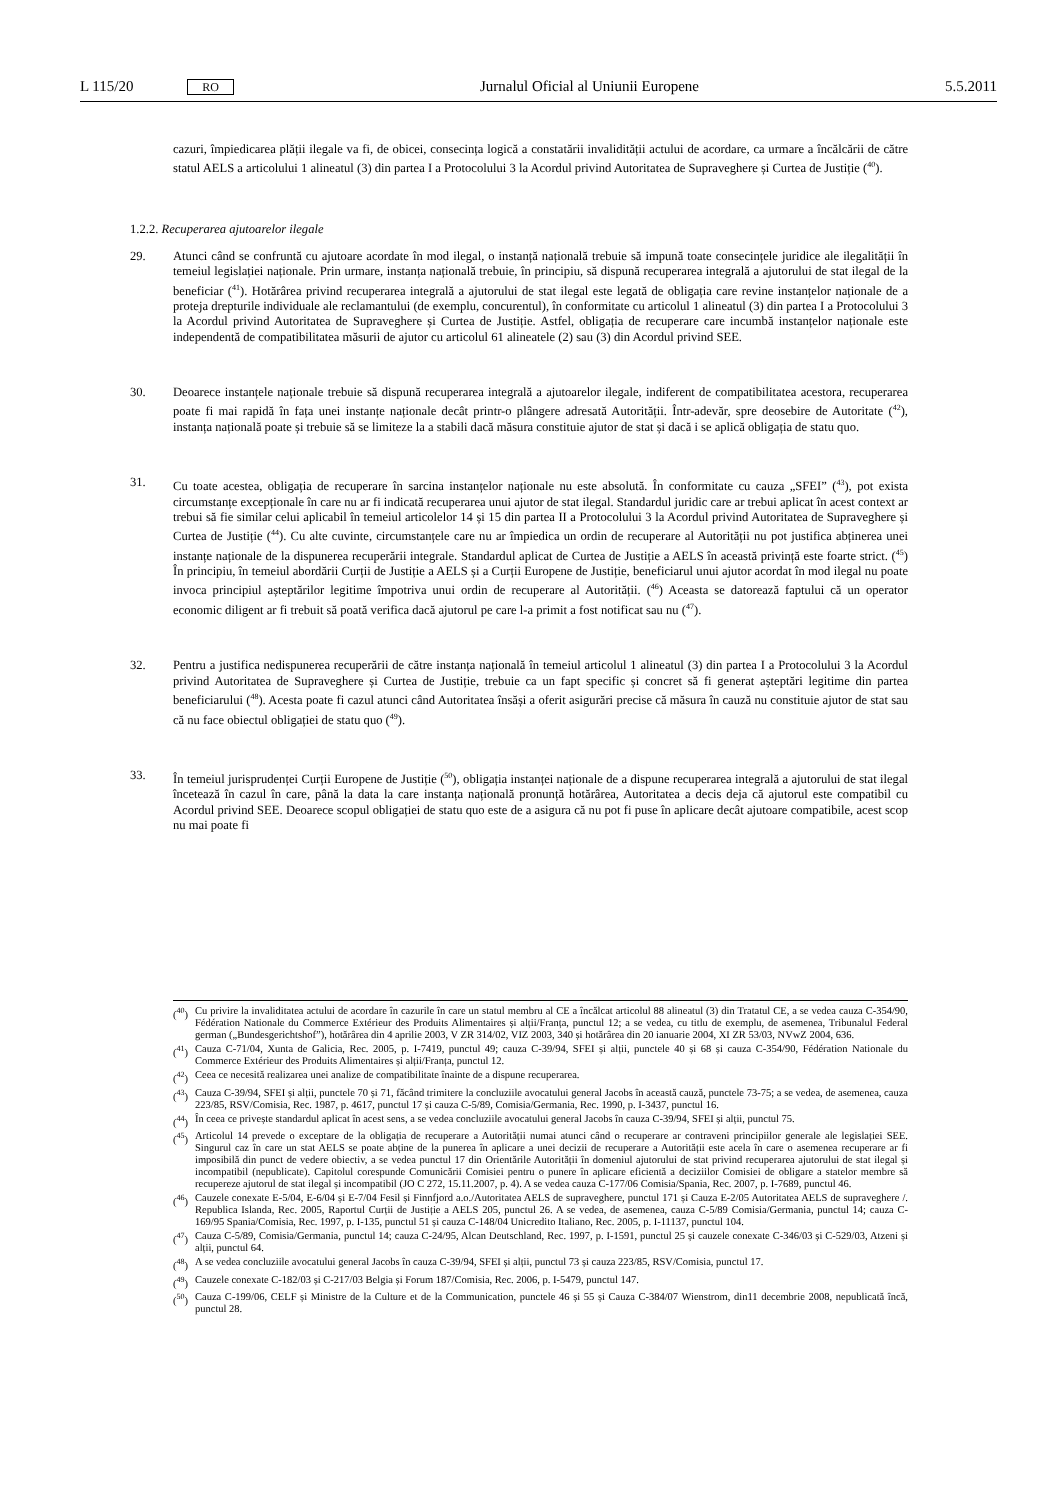L 115/20 RO Jurnalul Oficial al Uniunii Europene 5.5.2011
cazuri, împiedicarea plății ilegale va fi, de obicei, consecința logică a constatării invalidității actului de acordare, ca urmare a încălcării de către statul AELS a articolului 1 alineatul (3) din partea I a Protocolului 3 la Acordul privind Autoritatea de Supraveghere și Curtea de Justiție (<sup>40</sup>).
1.2.2. Recuperarea ajutoarelor ilegale
29. Atunci când se confruntă cu ajutoare acordate în mod ilegal, o instanță națională trebuie să impună toate consecințele juridice ale ilegalității în temeiul legislației naționale. Prin urmare, instanța națională trebuie, în principiu, să dispună recuperarea integrală a ajutorului de stat ilegal de la beneficiar (<sup>41</sup>). Hotărârea privind recuperarea integrală a ajutorului de stat ilegal este legată de obligația care revine instanțelor naționale de a proteja drepturile individuale ale reclamantului (de exemplu, concurentul), în conformitate cu articolul 1 alineatul (3) din partea I a Protocolului 3 la Acordul privind Autoritatea de Supraveghere și Curtea de Justiție. Astfel, obligația de recuperare care incumbă instanțelor naționale este independentă de compatibilitatea măsurii de ajutor cu articolul 61 alineatele (2) sau (3) din Acordul privind SEE.
30. Deoarece instanțele naționale trebuie să dispună recuperarea integrală a ajutoarelor ilegale, indiferent de compatibilitatea acestora, recuperarea poate fi mai rapidă în fața unei instanțe naționale decât printr-o plângere adresată Autorității. Într-adevăr, spre deosebire de Autoritate (<sup>42</sup>), instanța națională poate și trebuie să se limiteze la a stabili dacă măsura constituie ajutor de stat și dacă i se aplică obligația de statu quo.
31. Cu toate acestea, obligația de recuperare în sarcina instanțelor naționale nu este absolută. În conformitate cu cauza „SFEI” (<sup>43</sup>), pot exista circumstanțe excepționale în care nu ar fi indicată recuperarea unui ajutor de stat ilegal. Standardul juridic care ar trebui aplicat în acest context ar trebui să fie similar celui aplicabil în temeiul articolelor 14 și 15 din partea II a Protocolului 3 la Acordul privind Autoritatea de Supraveghere și Curtea de Justiție (<sup>44</sup>). Cu alte cuvinte, circumstanțele care nu ar împiedica un ordin de recuperare al Autorității nu pot justifica abținerea unei instanțe naționale de la dispunerea recuperării integrale. Standardul aplicat de Curtea de Justiție a AELS în această privință este foarte strict. (<sup>45</sup>) În principiu, în temeiul abordării Curții de Justiție a AELS și a Curții Europene de Justiție, beneficiarul unui ajutor acordat în mod ilegal nu poate invoca principiul așteptărilor legitime împotriva unui ordin de recuperare al Autorității. (<sup>46</sup>) Aceasta se datorează faptului că un operator economic diligent ar fi trebuit să poată verifica dacă ajutorul pe care l-a primit a fost notificat sau nu (<sup>47</sup>).
32. Pentru a justifica nedispunerea recuperării de către instanța națională în temeiul articolul 1 alineatul (3) din partea I a Protocolului 3 la Acordul privind Autoritatea de Supraveghere și Curtea de Justiție, trebuie ca un fapt specific și concret să fi generat așteptări legitime din partea beneficiarului (<sup>48</sup>). Acesta poate fi cazul atunci când Autoritatea însăși a oferit asigurări precise că măsura în cauză nu constituie ajutor de stat sau că nu face obiectul obligației de statu quo (<sup>49</sup>).
33. În temeiul jurisprudenței Curții Europene de Justiție (<sup>50</sup>), obligația instanței naționale de a dispune recuperarea integrală a ajutorului de stat ilegal încetează în cazul în care, până la data la care instanța națională pronunță hotărârea, Autoritatea a decis deja că ajutorul este compatibil cu Acordul privind SEE. Deoarece scopul obligației de statu quo este de a asigura că nu pot fi puse în aplicare decât ajutoare compatibile, acest scop nu mai poate fi
(<sup>40</sup>) Cu privire la invaliditatea actului de acordare în cazurile în care un statul membru al CE a încălcat articolul 88 alineatul (3) din Tratatul CE, a se vedea cauza C-354/90, Fédération Nationale du Commerce Extérieur des Produits Alimentaires și alții/Franța, punctul 12; a se vedea, cu titlu de exemplu, de asemenea, Tribunalul Federal german („Bundesgerichtshof”), hotărârea din 4 aprilie 2003, V ZR 314/02, VIZ 2003, 340 și hotărârea din 20 ianuarie 2004, XI ZR 53/03, NVwZ 2004, 636.
(<sup>41</sup>) Cauza C-71/04, Xunta de Galicia, Rec. 2005, p. I-7419, punctul 49; cauza C-39/94, SFEI și alții, punctele 40 și 68 și cauza C-354/90, Fédération Nationale du Commerce Extérieur des Produits Alimentaires și alții/Franța, punctul 12.
(<sup>42</sup>) Ceea ce necesită realizarea unei analize de compatibilitate înainte de a dispune recuperarea.
(<sup>43</sup>) Cauza C-39/94, SFEI și alții, punctele 70 și 71, făcând trimitere la concluziile avocatului general Jacobs în această cauză, punctele 73-75; a se vedea, de asemenea, cauza 223/85, RSV/Comisia, Rec. 1987, p. 4617, punctul 17 și cauza C-5/89, Comisia/Germania, Rec. 1990, p. I-3437, punctul 16.
(<sup>44</sup>) În ceea ce privește standardul aplicat în acest sens, a se vedea concluziile avocatului general Jacobs în cauza C-39/94, SFEI și alții, punctul 75.
(<sup>45</sup>) Articolul 14 prevede o exceptare de la obligația de recuperare a Autorității numai atunci când o recuperare ar contraveni principiilor generale ale legislației SEE. Singurul caz în care un stat AELS se poate abține de la punerea în aplicare a unei decizii de recuperare a Autorității este acela în care o asemenea recuperare ar fi imposibilă din punct de vedere obiectiv, a se vedea punctul 17 din Orientările Autorității în domeniul ajutorului de stat privind recuperarea ajutorului de stat ilegal și incompatibil (nepublicate). Capitolul corespunde Comunicării Comisiei pentru o punere în aplicare eficientă a deciziilor Comisiei de obligare a statelor membre să recupereze ajutorul de stat ilegal și incompatibil (JO C 272, 15.11.2007, p. 4). A se vedea cauza C-177/06 Comisia/Spania, Rec. 2007, p. I-7689, punctul 46.
(<sup>46</sup>) Cauzele conexate E-5/04, E-6/04 și E-7/04 Fesil și Finnfjord a.o./Autoritatea AELS de supraveghere, punctul 171 și Cauza E-2/05 Autoritatea AELS de supraveghere /. Republica Islanda, Rec. 2005, Raportul Curții de Justiție a AELS 205, punctul 26. A se vedea, de asemenea, cauza C-5/89 Comisia/Germania, punctul 14; cauza C-169/95 Spania/Comisia, Rec. 1997, p. I-135, punctul 51 și cauza C-148/04 Unicredito Italiano, Rec. 2005, p. I-11137, punctul 104.
(<sup>47</sup>) Cauza C-5/89, Comisia/Germania, punctul 14; cauza C-24/95, Alcan Deutschland, Rec. 1997, p. I-1591, punctul 25 și cauzele conexate C-346/03 și C-529/03, Atzeni și alții, punctul 64.
(<sup>48</sup>) A se vedea concluziile avocatului general Jacobs în cauza C-39/94, SFEI și alții, punctul 73 și cauza 223/85, RSV/Comisia, punctul 17.
(<sup>49</sup>) Cauzele conexate C-182/03 și C-217/03 Belgia și Forum 187/Comisia, Rec. 2006, p. I-5479, punctul 147.
(<sup>50</sup>) Cauza C-199/06, CELF și Ministre de la Culture et de la Communication, punctele 46 și 55 și Cauza C-384/07 Wienstrom, din11 decembrie 2008, nepublicată încă, punctul 28.